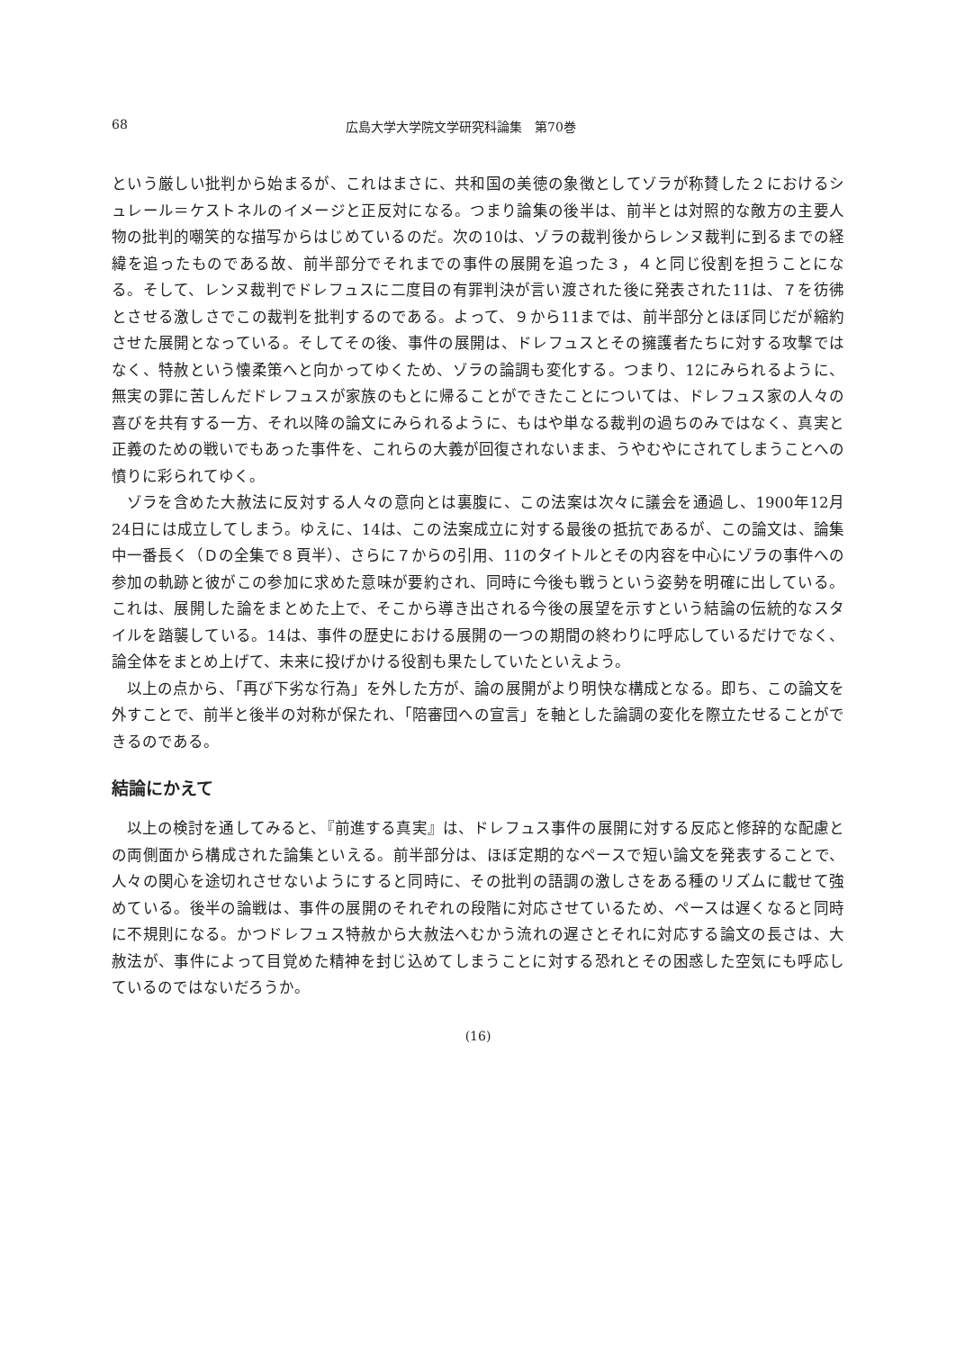68 広島大学大学院文学研究科論集　第70巻
という厳しい批判から始まるが、これはまさに、共和国の美徳の象徴としてゾラが称賛した２におけるシュレール＝ケストネルのイメージと正反対になる。つまり論集の後半は、前半とは対照的な敵方の主要人物の批判的嘲笑的な描写からはじめているのだ。次の10は、ゾラの裁判後からレンヌ裁判に到るまでの経緯を追ったものである故、前半部分でそれまでの事件の展開を追った３，４と同じ役割を担うことになる。そして、レンヌ裁判でドレフュスに二度目の有罪判決が言い渡された後に発表された11は、７を彷彿とさせる激しさでこの裁判を批判するのである。よって、９から11までは、前半部分とほぼ同じだが縮約させた展開となっている。そしてその後、事件の展開は、ドレフュスとその擁護者たちに対する攻撃ではなく、特赦という懐柔策へと向かってゆくため、ゾラの論調も変化する。つまり、12にみられるように、無実の罪に苦しんだドレフュスが家族のもとに帰ることができたことについては、ドレフュス家の人々の喜びを共有する一方、それ以降の論文にみられるように、もはや単なる裁判の過ちのみではなく、真実と正義のための戦いでもあった事件を、これらの大義が回復されないまま、うやむやにされてしまうことへの憤りに彩られてゆく。
ゾラを含めた大赦法に反対する人々の意向とは裏腹に、この法案は次々に議会を通過し、1900年12月24日には成立してしまう。ゆえに、14は、この法案成立に対する最後の抵抗であるが、この論文は、論集中一番長く（Ｄの全集で８頁半）、さらに７からの引用、11のタイトルとその内容を中心にゾラの事件への参加の軌跡と彼がこの参加に求めた意味が要約され、同時に今後も戦うという姿勢を明確に出している。これは、展開した論をまとめた上で、そこから導き出される今後の展望を示すという結論の伝統的なスタイルを踏襲している。14は、事件の歴史における展開の一つの期間の終わりに呼応しているだけでなく、論全体をまとめ上げて、未来に投げかける役割も果たしていたといえよう。
以上の点から、「再び下劣な行為」を外した方が、論の展開がより明快な構成となる。即ち、この論文を外すことで、前半と後半の対称が保たれ、「陪審団への宣言」を軸とした論調の変化を際立たせることができるのである。
結論にかえて
以上の検討を通してみると、『前進する真実』は、ドレフュス事件の展開に対する反応と修辞的な配慮との両側面から構成された論集といえる。前半部分は、ほぼ定期的なペースで短い論文を発表することで、人々の関心を途切れさせないようにすると同時に、その批判の語調の激しさをある種のリズムに載せて強めている。後半の論戦は、事件の展開のそれぞれの段階に対応させているため、ペースは遅くなると同時に不規則になる。かつドレフュス特赦から大赦法へむかう流れの遅さとそれに対応する論文の長さは、大赦法が、事件によって目覚めた精神を封じ込めてしまうことに対する恐れとその困惑した空気にも呼応しているのではないだろうか。
(16)